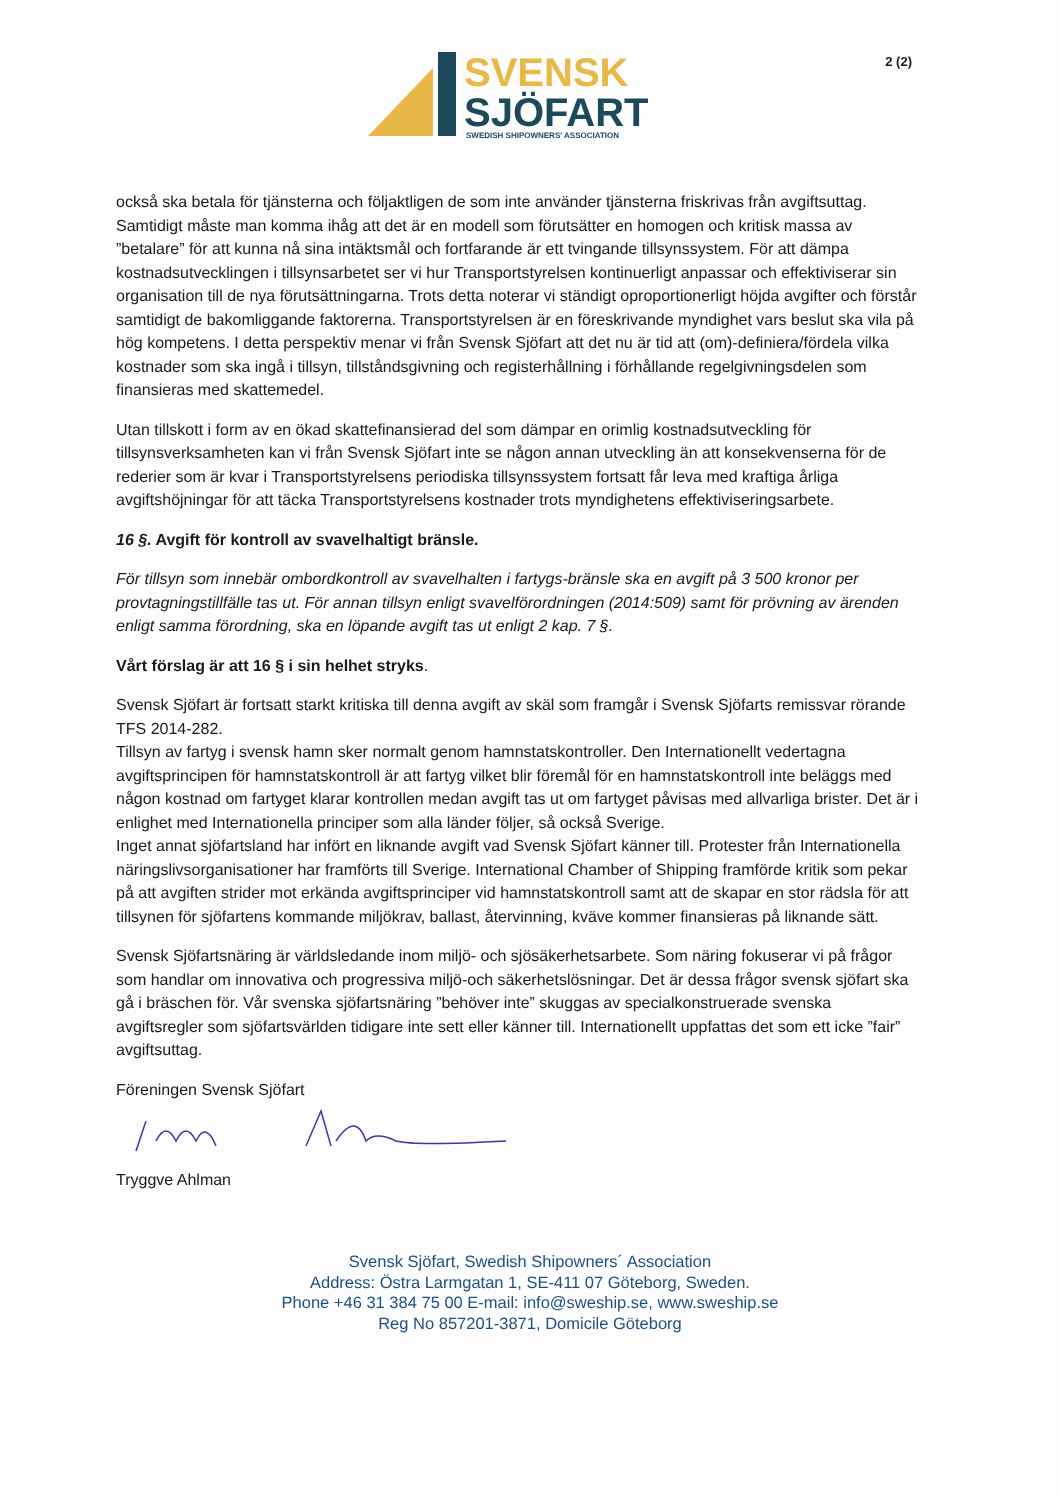2 (2)
SVENSK
SJÖFART
SWEDISH SHIPOWNERS' ASSOCIATION
också ska betala för tjänsterna och följaktligen de som inte använder tjänsterna friskrivas från avgiftsuttag. Samtidigt måste man komma ihåg att det är en modell som förutsätter en homogen och kritisk massa av ”betalare” för att kunna nå sina intäktsmål och fortfarande är ett tvingande tillsynssystem. För att dämpa kostnadsutvecklingen i tillsynsarbetet ser vi hur Transportstyrelsen kontinuerligt anpassar och effektiviserar sin organisation till de nya förutsättningarna. Trots detta noterar vi ständigt oproportionerligt höjda avgifter och förstår samtidigt de bakomliggande faktorerna. Transportstyrelsen är en föreskrivande myndighet vars beslut ska vila på hög kompetens. I detta perspektiv menar vi från Svensk Sjöfart att det nu är tid att (om)-definiera/fördela vilka kostnader som ska ingå i tillsyn, tillståndsgivning och registerhållning i förhållande regelgivningsdelen som finansieras med skattemedel.
Utan tillskott i form av en ökad skattefinansierad del som dämpar en orimlig kostnadsutveckling för tillsynsverksamheten kan vi från Svensk Sjöfart inte se någon annan utveckling än att konsekvenserna för de rederier som är kvar i Transportstyrelsens periodiska tillsynssystem fortsatt får leva med kraftiga årliga avgiftshöjningar för att täcka Transportstyrelsens kostnader trots myndighetens effektiviseringsarbete.
16 §. Avgift för kontroll av svavelhaltigt bränsle.
För tillsyn som innebär ombordkontroll av svavelhalten i fartygs-bränsle ska en avgift på 3 500 kronor per provtagningstillfälle tas ut. För annan tillsyn enligt svavelförordningen (2014:509) samt för prövning av ärenden enligt samma förordning, ska en löpande avgift tas ut enligt 2 kap. 7 §.
Vårt förslag är att 16 § i sin helhet stryks.
Svensk Sjöfart är fortsatt starkt kritiska till denna avgift av skäl som framgår i Svensk Sjöfarts remissvar rörande TFS 2014-282.
Tillsyn av fartyg i svensk hamn sker normalt genom hamnstatskontroller. Den Internationellt vedertagna avgiftsprincipen för hamnstatskontroll är att fartyg vilket blir föremål för en hamnstatskontroll inte beläggs med någon kostnad om fartyget klarar kontrollen medan avgift tas ut om fartyget påvisas med allvarliga brister. Det är i enlighet med Internationella principer som alla länder följer, så också Sverige.
Inget annat sjöfartsland har infört en liknande avgift vad Svensk Sjöfart känner till. Protester från Internationella näringslivsorganisationer har framförts till Sverige. International Chamber of Shipping framförde kritik som pekar på att avgiften strider mot erkända avgiftsprinciper vid hamnstatskontroll samt att de skapar en stor rädsla för att tillsynen för sjöfartens kommande miljökrav, ballast, återvinning, kväve kommer finansieras på liknande sätt.
Svensk Sjöfartsnäring är världsledande inom miljö- och sjösäkerhetsarbete. Som näring fokuserar vi på frågor som handlar om innovativa och progressiva miljö-och säkerhetslösningar. Det är dessa frågor svensk sjöfart ska gå i bräschen för. Vår svenska sjöfartsnäring ”behöver inte” skuggas av specialkonstruerade svenska avgiftsregler som sjöfartsvärlden tidigare inte sett eller känner till. Internationellt uppfattas det som ett icke ”fair” avgiftsuttag.
Föreningen Svensk Sjöfart
Tryggve Ahlman
Svensk Sjöfart, Swedish Shipowners´ Association
Address: Östra Larmgatan 1, SE-411 07 Göteborg, Sweden.
Phone +46 31 384 75 00 E-mail: info@sweship.se, www.sweship.se
Reg No 857201-3871, Domicile Göteborg